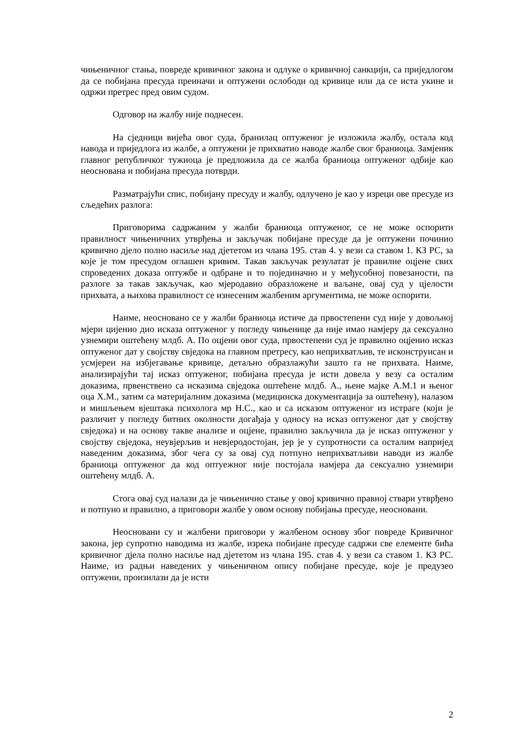чињеничног стања, повреде кривичног закона и одлуке о кривичној санкцији, са приједлогом да се побијана пресуда преиначи и оптужени ослободи од кривице или да се иста укине и одржи претрес пред овим судом.
Одговор на жалбу није поднесен.
На сједници вијећа овог суда, бранилац оптуженог је изложила жалбу, остала код навода и приједлога из жалбе, а оптужени је прихватио наводе жалбе свог браниоца. Замјеник главног републичког тужиоца је предложила да се жалба браниоца оптуженог одбије као неоснована и побијана пресуда потврди.
Разматрајући спис, побијану пресуду и жалбу, одлучено је као у изреци ове пресуде из сљедећих разлога:
Приговорима садржаним у жалби браниоца оптуженог, се не може оспорити правилност чињеничних утврђења и закључак побијане пресуде да је оптужени починио кривично дјело полно насиље над дјететом из члана 195. став 4. у вези са ставом 1. КЗ РС, за које је том пресудом оглашен кривим. Такав закључак резулатат је правилне оцјене свих спроведених доказа оптужбе и одбране и то појединачно и у међусобној повезаности, па разлоге за такав закључак, као мјеродавно образложене и ваљане, овај суд у цјелости прихвата, а њихова правилност се изнесеним жалбеним аргументима, не може оспорити.
Наиме, неосновано се у жалби браниоца истиче да првостепени суд није у довољној мјери цијенио дио исказа оптуженог у погледу чињенице да није имао намјеру да сексуално узнемири оштећену млдб. А. По оцјени овог суда, првостепени суд је правилно оцјенио исказ оптуженог дат у својству свједока на главном претресу, као неприхватљив, те исконструисан и усмјерен на избјегавање кривице, детаљно образлажући зашто га не прихвата. Наиме, анализирајући тај исказ оптуженог, побијана пресуда је исти довела у везу са осталим доказима, првенствено са исказима свједока оштећене млдб. А., њене мајке А.М.1 и њеног оца Х.М., затим са материјалним доказима (медицинска документација за оштећену), налазом и мишљењем вјештака психолога мр Н.С., као и са исказом оптуженог из истраге (који је различит у погледу битних околности догађаја у односу на исказ оптуженог дат у својству свједока) и на основу такве анализе и оцјене, правилно закључила да је исказ оптуженог у својству свједока, неувјерљив и невјеродостојан, јер је у супротности са осталим напријед наведеним доказима, због чега су за овај суд потпуно неприхватљиви наводи из жалбе браниоца оптуженог да код оптуежног није постојала намјера да сексуално узнемири оштећену млдб. А.
Стога овај суд налази да је чињенично стање у овој кривично правној ствари утврђено и потпуно и правилно, а приговори жалбе у овом основу побијања пресуде, неосновани.
Неосновани су и жалбени приговори у жалбеном основу због повреде Кривичног закона, јер супротно наводима из жалбе, изрека побијане пресуде садржи све елементе бића кривичног дјела полно насиље над дјететом из члана 195. став 4. у вези са ставом 1. КЗ РС. Наиме, из радњи наведених у чињеничном опису побијане пресуде, које је предузео оптужени, произилази да је исти
2